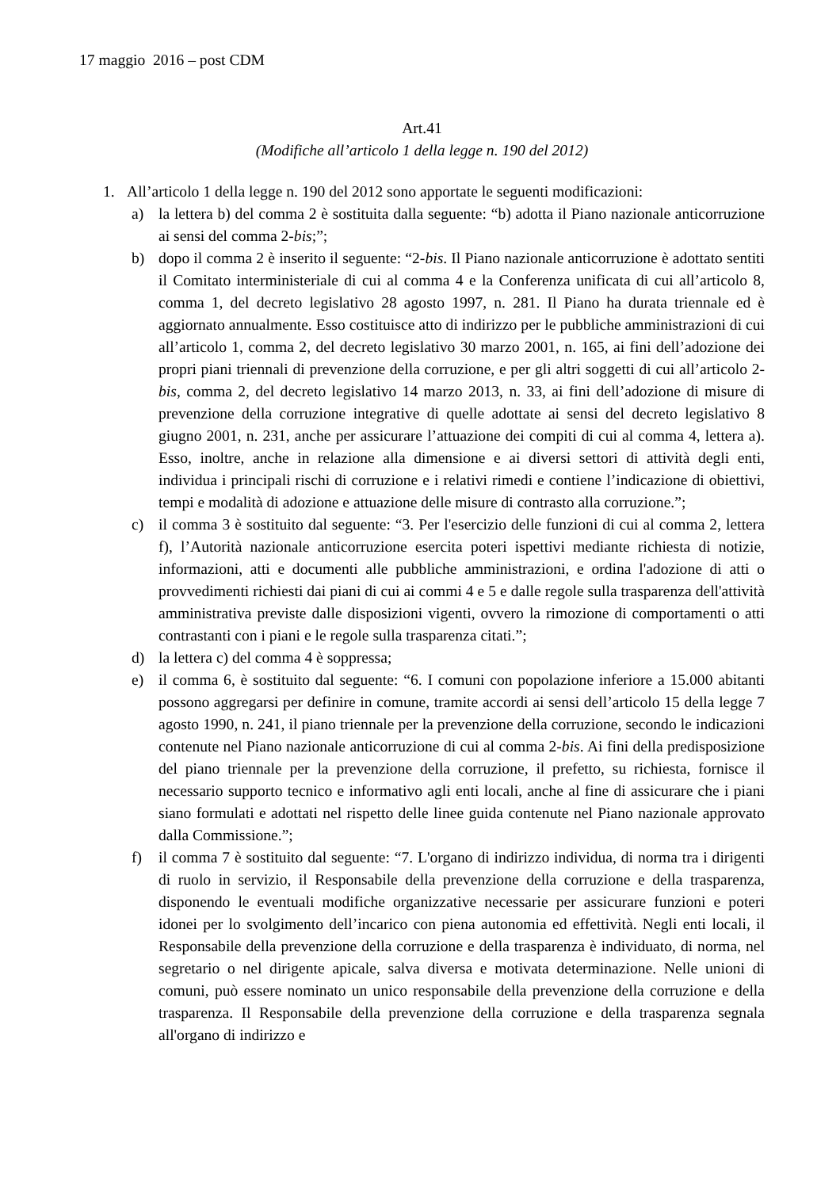17 maggio 2016 – post CDM
Art.41
(Modifiche all’articolo 1 della legge n. 190 del 2012)
1. All’articolo 1 della legge n. 190 del 2012 sono apportate le seguenti modificazioni:
a) la lettera b) del comma 2 è sostituita dalla seguente: “b) adotta il Piano nazionale anticorruzione ai sensi del comma 2-bis;”;
b) dopo il comma 2 è inserito il seguente: “2-bis. Il Piano nazionale anticorruzione è adottato sentiti il Comitato interministeriale di cui al comma 4 e la Conferenza unificata di cui all’articolo 8, comma 1, del decreto legislativo 28 agosto 1997, n. 281. Il Piano ha durata triennale ed è aggiornato annualmente. Esso costituisce atto di indirizzo per le pubbliche amministrazioni di cui all’articolo 1, comma 2, del decreto legislativo 30 marzo 2001, n. 165, ai fini dell’adozione dei propri piani triennali di prevenzione della corruzione, e per gli altri soggetti di cui all’articolo 2-bis, comma 2, del decreto legislativo 14 marzo 2013, n. 33, ai fini dell’adozione di misure di prevenzione della corruzione integrative di quelle adottate ai sensi del decreto legislativo 8 giugno 2001, n. 231, anche per assicurare l’attuazione dei compiti di cui al comma 4, lettera a). Esso, inoltre, anche in relazione alla dimensione e ai diversi settori di attività degli enti, individua i principali rischi di corruzione e i relativi rimedi e contiene l’indicazione di obiettivi, tempi e modalità di adozione e attuazione delle misure di contrasto alla corruzione.”;
c) il comma 3 è sostituito dal seguente: “3. Per l'esercizio delle funzioni di cui al comma 2, lettera f), l’Autorità nazionale anticorruzione esercita poteri ispettivi mediante richiesta di notizie, informazioni, atti e documenti alle pubbliche amministrazioni, e ordina l'adozione di atti o provvedimenti richiesti dai piani di cui ai commi 4 e 5 e dalle regole sulla trasparenza dell'attività amministrativa previste dalle disposizioni vigenti, ovvero la rimozione di comportamenti o atti contrastanti con i piani e le regole sulla trasparenza citati.”;
d) la lettera c) del comma 4 è soppressa;
e) il comma 6, è sostituito dal seguente: “6. I comuni con popolazione inferiore a 15.000 abitanti possono aggregarsi per definire in comune, tramite accordi ai sensi dell’articolo 15 della legge 7 agosto 1990, n. 241, il piano triennale per la prevenzione della corruzione, secondo le indicazioni contenute nel Piano nazionale anticorruzione di cui al comma 2-bis. Ai fini della predisposizione del piano triennale per la prevenzione della corruzione, il prefetto, su richiesta, fornisce il necessario supporto tecnico e informativo agli enti locali, anche al fine di assicurare che i piani siano formulati e adottati nel rispetto delle linee guida contenute nel Piano nazionale approvato dalla Commissione.”;
f) il comma 7 è sostituito dal seguente: “7. L'organo di indirizzo individua, di norma tra i dirigenti di ruolo in servizio, il Responsabile della prevenzione della corruzione e della trasparenza, disponendo le eventuali modifiche organizzative necessarie per assicurare funzioni e poteri idonei per lo svolgimento dell’incarico con piena autonomia ed effettività. Negli enti locali, il Responsabile della prevenzione della corruzione e della trasparenza è individuato, di norma, nel segretario o nel dirigente apicale, salva diversa e motivata determinazione. Nelle unioni di comuni, può essere nominato un unico responsabile della prevenzione della corruzione e della trasparenza. Il Responsabile della prevenzione della corruzione e della trasparenza segnala all'organo di indirizzo e